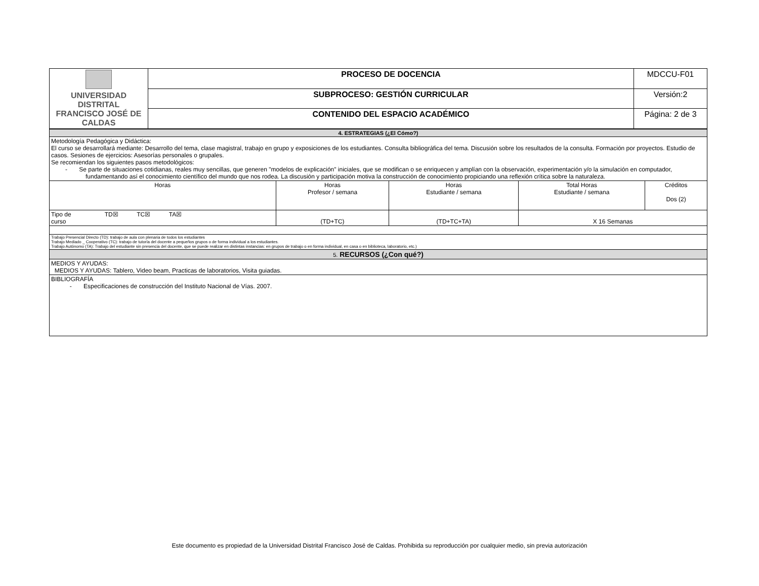| UNIVERSIDAD DISTRITAL FRANCISCO JOSÉ DE CALDAS | PROCESO DE DOCENCIA | MDCCU-F01 |
| | SUBPROCESO: GESTIÓN CURRICULAR | Versión:2 |
| | CONTENIDO DEL ESPACIO ACADÉMICO | Página: 2 de 3 |
| 4. ESTRATEGIAS (¿El Cómo?) | | | | | |
| Metodología Pedagógica y Didáctica: El curso se desarrollará mediante: Desarrollo del tema, clase magistral, trabajo en grupo y exposiciones de los estudiantes. Consulta bibliográfica del tema. Discusión sobre los resultados de la consulta. Formación por proyectos. Estudio de casos. Sesiones de ejercicios: Asesorías personales o grupales. Se recomiendan los siguientes pasos metodológicos: - Se parte de situaciones cotidianas, reales muy sencillas, que generen "modelos de explicación" iniciales, que se modifican o se enriquecen y amplían con la observación, experimentación y/o la simulación en computador, fundamentando así el conocimiento científico del mundo que nos rodea. La discusión y participación motiva la construcción de conocimiento propiciando una reflexión crítica sobre la naturaleza. | | | | | |
| Horas | | Horas Profesor / semana | Horas Estudiante / semana | Total Horas Estudiante / semana | Créditos Dos (2) |
| Tipo de curso | TD☒ TC☒ TA☒ | (TD+TC) | (TD+TC+TA) | X 16 Semanas | |
| Trabajo Presencial Directo (TD): trabajo de aula con plenaria de todos los estudiantes Trabajo Mediado _ Cooperativo (TC): trabajo de tutoría del docente a pequeños grupos o de forma individual a los estudiantes. Trabajo Autónomo (TA): Trabajo del estudiante sin presencia del docente, que se puede realizar en distintas instancias: en grupos de trabajo o en forma individual, en casa o en biblioteca, laboratorio, etc.) | | | | | |
| 5. RECURSOS (¿Con qué?) | | | | | |
| MEDIOS Y AYUDAS: MEDIOS Y AYUDAS: Tablero, Video beam, Practicas de laboratorios, Visita guiadas. | | | | | |
| BIBLIOGRAFÍA - Especificaciones de construcción del Instituto Nacional de Vías. 2007. | | | | | |
Este documento es propiedad de la Universidad Distrital Francisco José de Caldas. Prohibida su reproducción por cualquier medio, sin previa autorización